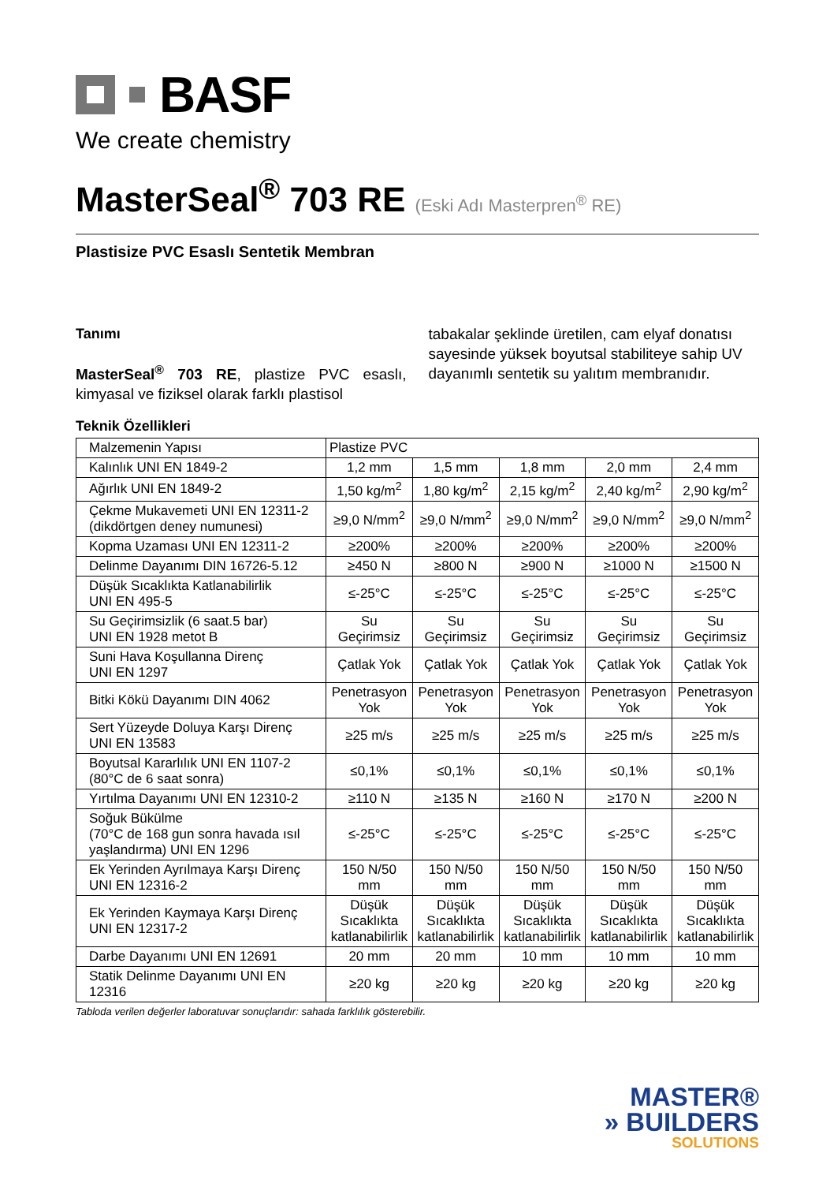BASF
We create chemistry
MasterSeal<sup>®</sup> 703 RE (Eski Adı Masterpren<sup>®</sup> RE)
Plastisize PVC Esaslı Sentetik Membran
Tanımı
MasterSeal<sup>®</sup> 703 RE, plastize PVC esaslı, kimyasal ve fiziksel olarak farklı plastisol
tabakalar şeklinde üretilen, cam elyaf donatısı sayesinde yüksek boyutsal stabiliteye sahip UV dayanımlı sentetik su yalıtım membranıdır.
Teknik Özellikleri
| Malzemenin Yapısı | Plastize PVC | | | | |
| Kalınlık UNI EN 1849-2 | 1,2 mm | 1,5 mm | 1,8 mm | 2,0 mm | 2,4 mm |
| Ağırlık UNI EN 1849-2 | 1,50 kg/m<sup>2</sup> | 1,80 kg/m<sup>2</sup> | 2,15 kg/m<sup>2</sup> | 2,40 kg/m<sup>2</sup> | 2,90 kg/m<sup>2</sup> |
| Çekme Mukavemeti UNI EN 12311-2 (dikdörtgen deney numunesi) | ≥9,0 N/mm<sup>2</sup> | ≥9,0 N/mm<sup>2</sup> | ≥9,0 N/mm<sup>2</sup> | ≥9,0 N/mm<sup>2</sup> | ≥9,0 N/mm<sup>2</sup> |
| Kopma Uzaması UNI EN 12311-2 | ≥200% | ≥200% | ≥200% | ≥200% | ≥200% |
| Delinme Dayanımı DIN 16726-5.12 | ≥450 N | ≥800 N | ≥900 N | ≥1000 N | ≥1500 N |
| Düşük Sıcaklıkta Katlanabilirlik UNI EN 495-5 | ≤-25°C | ≤-25°C | ≤-25°C | ≤-25°C | ≤-25°C |
| Su Geçirimsizlik (6 saat.5 bar) UNI EN 1928 metot B | Su Geçirimsiz | Su Geçirimsiz | Su Geçirimsiz | Su Geçirimsiz | Su Geçirimsiz |
| Suni Hava Koşullanna Direnç UNI EN 1297 | Çatlak Yok | Çatlak Yok | Çatlak Yok | Çatlak Yok | Çatlak Yok |
| Bitki Kökü Dayanımı DIN 4062 | Penetrasyon Yok | Penetrasyon Yok | Penetrasyon Yok | Penetrasyon Yok | Penetrasyon Yok |
| Sert Yüzeyde Doluya Karşı Direnç UNI EN 13583 | ≥25 m/s | ≥25 m/s | ≥25 m/s | ≥25 m/s | ≥25 m/s |
| Boyutsal Kararlılık UNI EN 1107-2 (80°C de 6 saat sonra) | ≤0,1% | ≤0,1% | ≤0,1% | ≤0,1% | ≤0,1% |
| Yırtılma Dayanımı UNI EN 12310-2 | ≥110 N | ≥135 N | ≥160 N | ≥170 N | ≥200 N |
| Soğuk Bükülme (70°C de 168 gun sonra havada ısıl yaşlandırma) UNI EN 1296 | ≤-25°C | ≤-25°C | ≤-25°C | ≤-25°C | ≤-25°C |
| Ek Yerinden Ayrılmaya Karşı Direnç UNI EN 12316-2 | 150 N/50 mm | 150 N/50 mm | 150 N/50 mm | 150 N/50 mm | 150 N/50 mm |
| Ek Yerinden Kaymaya Karşı Direnç UNI EN 12317-2 | Düşük Sıcaklıkta katlanabilirlik | Düşük Sıcaklıkta katlanabilirlik | Düşük Sıcaklıkta katlanabilirlik | Düşük Sıcaklıkta katlanabilirlik | Düşük Sıcaklıkta katlanabilirlik |
| Darbe Dayanımı UNI EN 12691 | 20 mm | 20 mm | 10 mm | 10 mm | 10 mm |
| Statik Delinme Dayanımı UNI EN 12316 | ≥20 kg | ≥20 kg | ≥20 kg | ≥20 kg | ≥20 kg |
Tabloda verilen değerler laboratuvar sonuçlarıdır: sahada farklılık gösterebilir.
MASTER®
» BUILDERS
SOLUTIONS